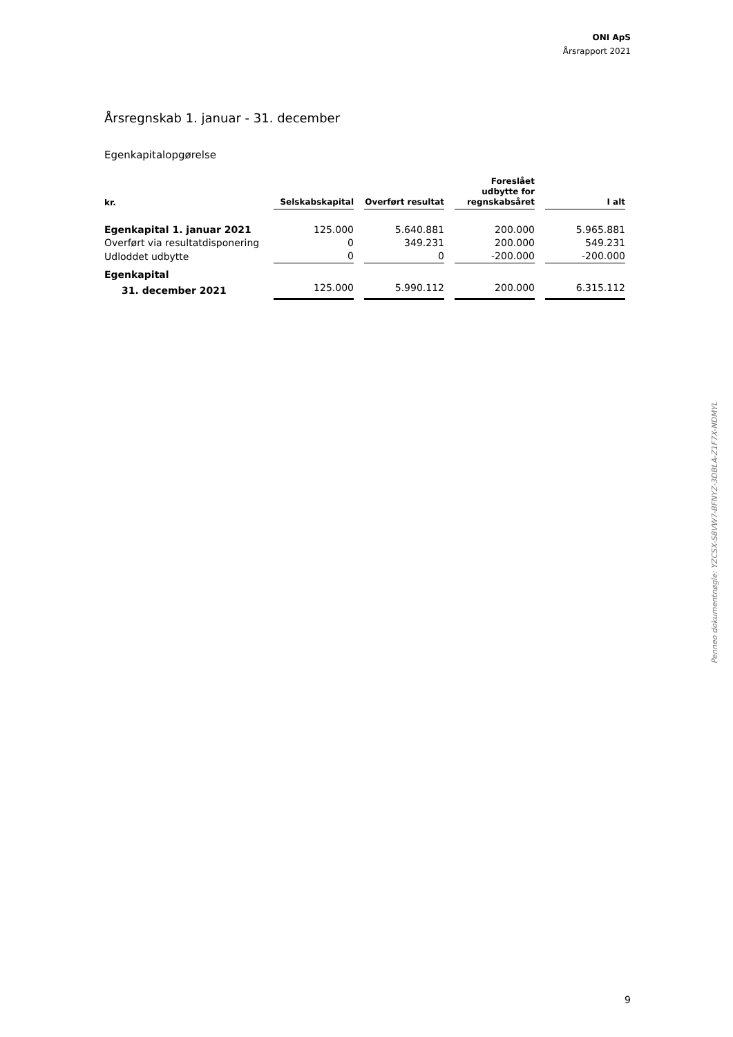ONI ApS
Årsrapport 2021
Årsregnskab 1. januar - 31. december
Egenkapitalopgørelse
| kr. | Selskabskapital | | Overført resultat | | Foreslået udbytte for regnskabsåret | | I alt |
| --- | --- | --- | --- | --- | --- | --- | --- |
| Egenkapital 1. januar 2021 | 125.000 | | 5.640.881 | | 200.000 | | 5.965.881 |
| Overført via resultatdisponering | 0 | | 349.231 | | 200.000 | | 549.231 |
| Udloddet udbytte | 0 | | 0 | | -200.000 | | -200.000 |
| Egenkapital | | | | | | | |
| 31. december 2021 | 125.000 | | 5.990.112 | | 200.000 | | 6.315.112 |
Penneo dokumentnøgle: YZCSX-S8VW7-BFNYZ-3DBLA-Z1F7X-NDMYL
9